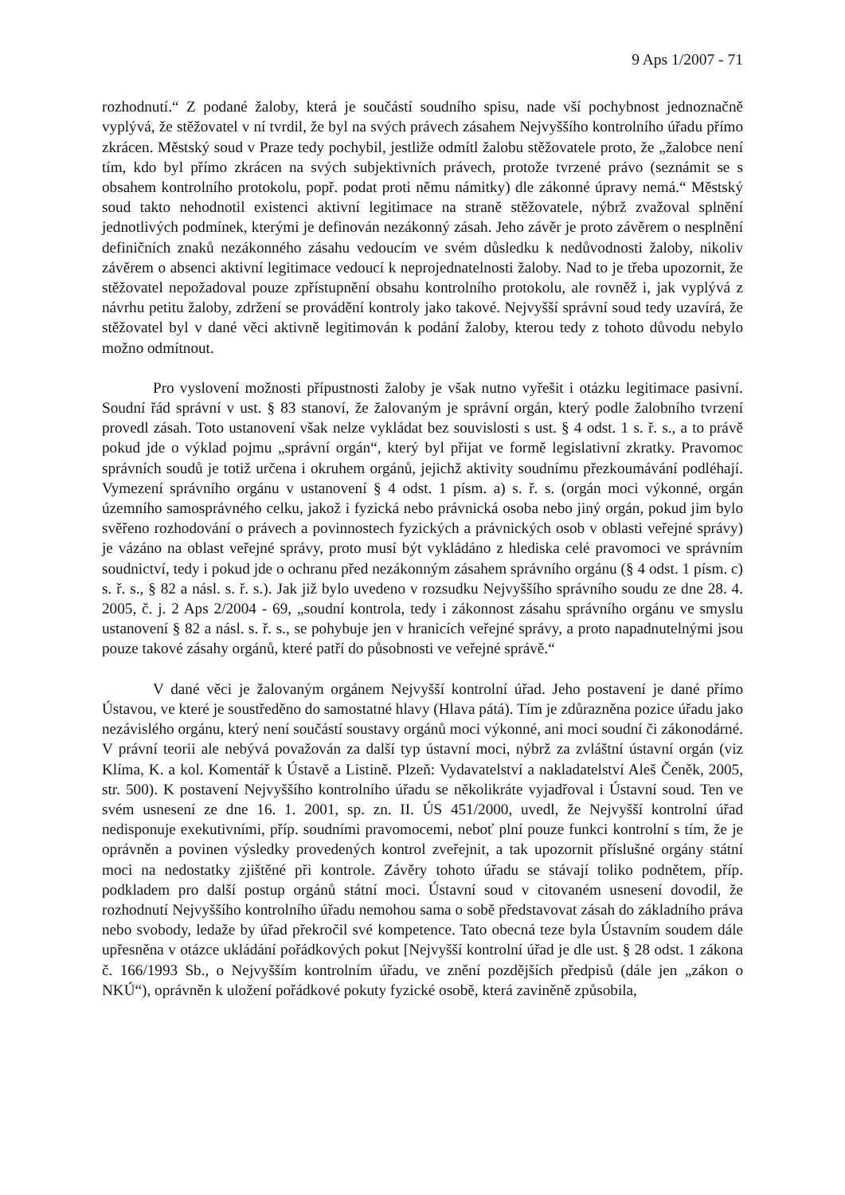9 Aps 1/2007 - 71
rozhodnutí.“ Z podané žaloby, která je součástí soudního spisu, nade vší pochybnost jednoznačně vyplývá, že stěžovatel v ní tvrdil, že byl na svých právech zásahem Nejvyššího kontrolního úřadu přímo zkrácen. Městský soud v Praze tedy pochybil, jestliže odmítl žalobu stěžovatele proto, že „žalobce není tím, kdo byl přímo zkrácen na svých subjektivních právech, protože tvrzené právo (seznámit se s obsahem kontrolního protokolu, popř. podat proti němu námitky) dle zákonné úpravy nemá.“ Městský soud takto nehodnotil existenci aktivní legitimace na straně stěžovatele, nýbrž zvažoval splnění jednotlivých podmínek, kterými je definován nezákonný zásah. Jeho závěr je proto závěrem o nesplnění definičních znaků nezákonného zásahu vedoucím ve svém důsledku k nedůvodnosti žaloby, nikoliv závěrem o absenci aktivní legitimace vedoucí k neprojednatelnosti žaloby. Nad to je třeba upozornit, že stěžovatel nepožadoval pouze zpřístupnění obsahu kontrolního protokolu, ale rovněž i, jak vyplývá z návrhu petitu žaloby, zdržení se provádění kontroly jako takové. Nejvyšší správní soud tedy uzavírá, že stěžovatel byl v dané věci aktivně legitimován k podání žaloby, kterou tedy z tohoto důvodu nebylo možno odmítnout.
Pro vyslovení možnosti přípustnosti žaloby je však nutno vyřešit i otázku legitimace pasivní. Soudní řád správní v ust. § 83 stanoví, že žalovaným je správní orgán, který podle žalobního tvrzení provedl zásah. Toto ustanovení však nelze vykládat bez souvislosti s ust. § 4 odst. 1 s. ř. s., a to právě pokud jde o výklad pojmu „správní orgán“, který byl přijat ve formě legislativní zkratky. Pravomoc správních soudů je totiž určena i okruhem orgánů, jejichž aktivity soudnímu přezkoumávání podléhají. Vymezení správního orgánu v ustanovení § 4 odst. 1 písm. a) s. ř. s. (orgán moci výkonné, orgán územního samosprávného celku, jakož i fyzická nebo právnická osoba nebo jiný orgán, pokud jim bylo svěřeno rozhodování o právech a povinnostech fyzických a právnických osob v oblasti veřejné správy) je vázáno na oblast veřejné správy, proto musí být vykládáno z hlediska celé pravomoci ve správním soudnictví, tedy i pokud jde o ochranu před nezákonným zásahem správního orgánu (§ 4 odst. 1 písm. c) s. ř. s., § 82 a násl. s. ř. s.). Jak již bylo uvedeno v rozsudku Nejvyššího správního soudu ze dne 28. 4. 2005, č. j. 2 Aps 2/2004 - 69, „soudní kontrola, tedy i zákonnost zásahu správního orgánu ve smyslu ustanovení § 82 a násl. s. ř. s., se pohybuje jen v hranicích veřejné správy, a proto napadnutelnými jsou pouze takové zásahy orgánů, které patří do působnosti ve veřejné správě.“
V dané věci je žalovaným orgánem Nejvyšší kontrolní úřad. Jeho postavení je dané přímo Ústavou, ve které je soustředěno do samostatné hlavy (Hlava pátá). Tím je zdůrazněna pozice úřadu jako nezávislého orgánu, který není součástí soustavy orgánů moci výkonné, ani moci soudní či zákonodárné. V právní teorii ale nebývá považován za další typ ústavní moci, nýbrž za zvláštní ústavní orgán (viz Klíma, K. a kol. Komentář k Ústavě a Listině. Plzeň: Vydavatelství a nakladatelství Aleš Čeněk, 2005, str. 500). K postavení Nejvyššího kontrolního úřadu se několikráte vyjadřoval i Ústavní soud. Ten ve svém usnesení ze dne 16. 1. 2001, sp. zn. II. ÚS 451/2000, uvedl, že Nejvyšší kontrolní úřad nedisponuje exekutivními, příp. soudními pravomocemi, neboť plní pouze funkci kontrolní s tím, že je oprávněn a povinen výsledky provedených kontrol zveřejnit, a tak upozornit příslušné orgány státní moci na nedostatky zjištěné při kontrole. Závěry tohoto úřadu se stávají toliko podnětem, příp. podkladem pro další postup orgánů státní moci. Ústavní soud v citovaném usnesení dovodil, že rozhodnutí Nejvyššího kontrolního úřadu nemohou sama o sobě představovat zásah do základního práva nebo svobody, ledaže by úřad překročil své kompetence. Tato obecná teze byla Ústavním soudem dále upřesněna v otázce ukládání pořádkových pokut [Nejvyšší kontrolní úřad je dle ust. § 28 odst. 1 zákona č. 166/1993 Sb., o Nejvyšším kontrolním úřadu, ve znění pozdějších předpisů (dále jen „zákon o NKÚ“), oprávněn k uložení pořádkové pokuty fyzické osobě, která zaviněně způsobila,